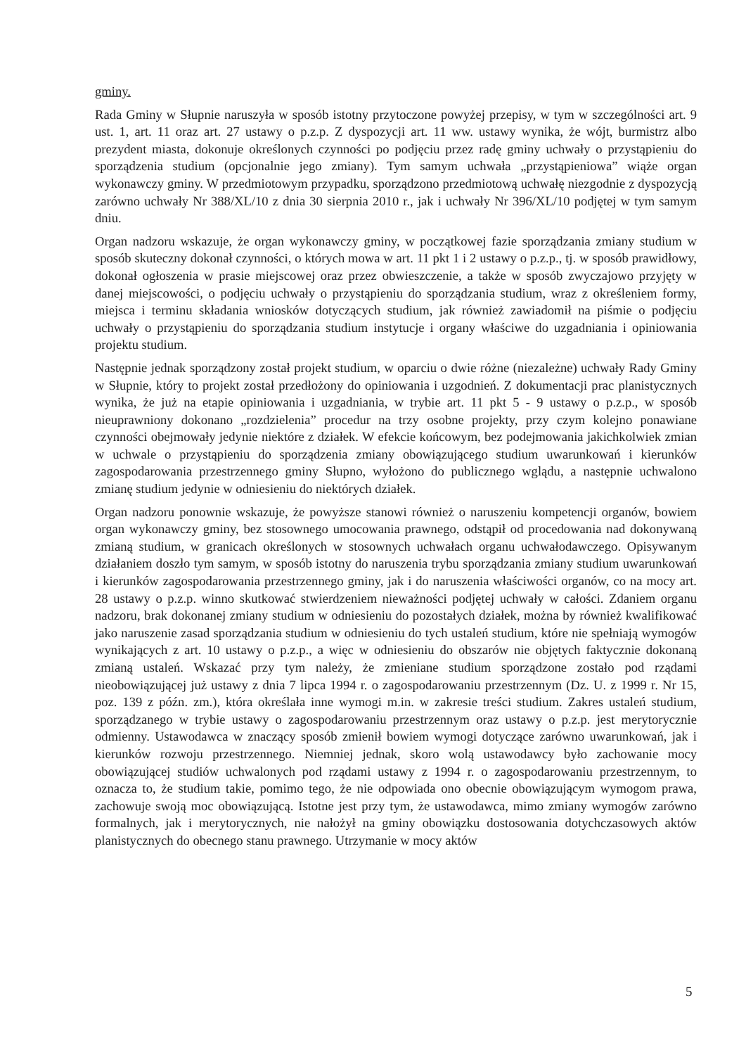gminy.
Rada Gminy w Słupnie naruszyła w sposób istotny przytoczone powyżej przepisy, w tym w szczególności art. 9 ust. 1, art. 11 oraz art. 27 ustawy o p.z.p. Z dyspozycji art. 11 ww. ustawy wynika, że wójt, burmistrz albo prezydent miasta, dokonuje określonych czynności po podjęciu przez radę gminy uchwały o przystąpieniu do sporządzenia studium (opcjonalnie jego zmiany). Tym samym uchwała „przystąpieniowa” wiąże organ wykonawczy gminy. W przedmiotowym przypadku, sporządzono przedmiotową uchwałę niezgodnie z dyspozycją zarówno uchwały Nr 388/XL/10 z dnia 30 sierpnia 2010 r., jak i uchwały Nr 396/XL/10 podjętej w tym samym dniu.
Organ nadzoru wskazuje, że organ wykonawczy gminy, w początkowej fazie sporządzania zmiany studium w sposób skuteczny dokonał czynności, o których mowa w art. 11 pkt 1 i 2 ustawy o p.z.p., tj. w sposób prawidłowy, dokonał ogłoszenia w prasie miejscowej oraz przez obwieszczenie, a także w sposób zwyczajowo przyjęty w danej miejscowości, o podjęciu uchwały o przystąpieniu do sporządzania studium, wraz z określeniem formy, miejsca i terminu składania wniosków dotyczących studium, jak również zawiadomił na piśmie o podjęciu uchwały o przystąpieniu do sporządzania studium instytucje i organy właściwe do uzgadniania i opiniowania projektu studium.
Następnie jednak sporządzony został projekt studium, w oparciu o dwie różne (niezależne) uchwały Rady Gminy w Słupnie, który to projekt został przedłożony do opiniowania i uzgodnień. Z dokumentacji prac planistycznych wynika, że już na etapie opiniowania i uzgadniania, w trybie art. 11 pkt 5 - 9 ustawy o p.z.p., w sposób nieuprawniony dokonano „rozdzielenia” procedur na trzy osobne projekty, przy czym kolejno ponawiane czynności obejmowały jedynie niektóre z działek. W efekcie końcowym, bez podejmowania jakichkolwiek zmian w uchwale o przystąpieniu do sporządzenia zmiany obowiązującego studium uwarunkowań i kierunków zagospodarowania przestrzennego gminy Słupno, wyłożono do publicznego wglądu, a następnie uchwalono zmianę studium jedynie w odniesieniu do niektórych działek.
Organ nadzoru ponownie wskazuje, że powyższe stanowi również o naruszeniu kompetencji organów, bowiem organ wykonawczy gminy, bez stosownego umocowania prawnego, odstąpił od procedowania nad dokonywaną zmianą studium, w granicach określonych w stosownych uchwałach organu uchwałodawczego. Opisywanym działaniem doszło tym samym, w sposób istotny do naruszenia trybu sporządzania zmiany studium uwarunkowań i kierunków zagospodarowania przestrzennego gminy, jak i do naruszenia właściwości organów, co na mocy art. 28 ustawy o p.z.p. winno skutkować stwierdzeniem nieważności podjętej uchwały w całości. Zdaniem organu nadzoru, brak dokonanej zmiany studium w odniesieniu do pozostałych działek, można by również kwalifikować jako naruszenie zasad sporządzania studium w odniesieniu do tych ustaleń studium, które nie spełniają wymogów wynikających z art. 10 ustawy o p.z.p., a więc w odniesieniu do obszarów nie objętych faktycznie dokonaną zmianą ustaleń. Wskazać przy tym należy, że zmieniane studium sporządzone zostało pod rządami nieobowiązującej już ustawy z dnia 7 lipca 1994 r. o zagospodarowaniu przestrzennym (Dz. U. z 1999 r. Nr 15, poz. 139 z późn. zm.), która określała inne wymogi m.in. w zakresie treści studium. Zakres ustaleń studium, sporządzanego w trybie ustawy o zagospodarowaniu przestrzennym oraz ustawy o p.z.p. jest merytorycznie odmienny. Ustawodawca w znaczący sposób zmienił bowiem wymogi dotyczące zarówno uwarunkowań, jak i kierunków rozwoju przestrzennego. Niemniej jednak, skoro wolą ustawodawcy było zachowanie mocy obowiązującej studiów uchwalonych pod rządami ustawy z 1994 r. o zagospodarowaniu przestrzennym, to oznacza to, że studium takie, pomimo tego, że nie odpowiada ono obecnie obowiązującym wymogom prawa, zachowuje swoją moc obowiązującą. Istotne jest przy tym, że ustawodawca, mimo zmiany wymogów zarówno formalnych, jak i merytorycznych, nie nałożył na gminy obowiązku dostosowania dotychczasowych aktów planistycznych do obecnego stanu prawnego. Utrzymanie w mocy aktów
5